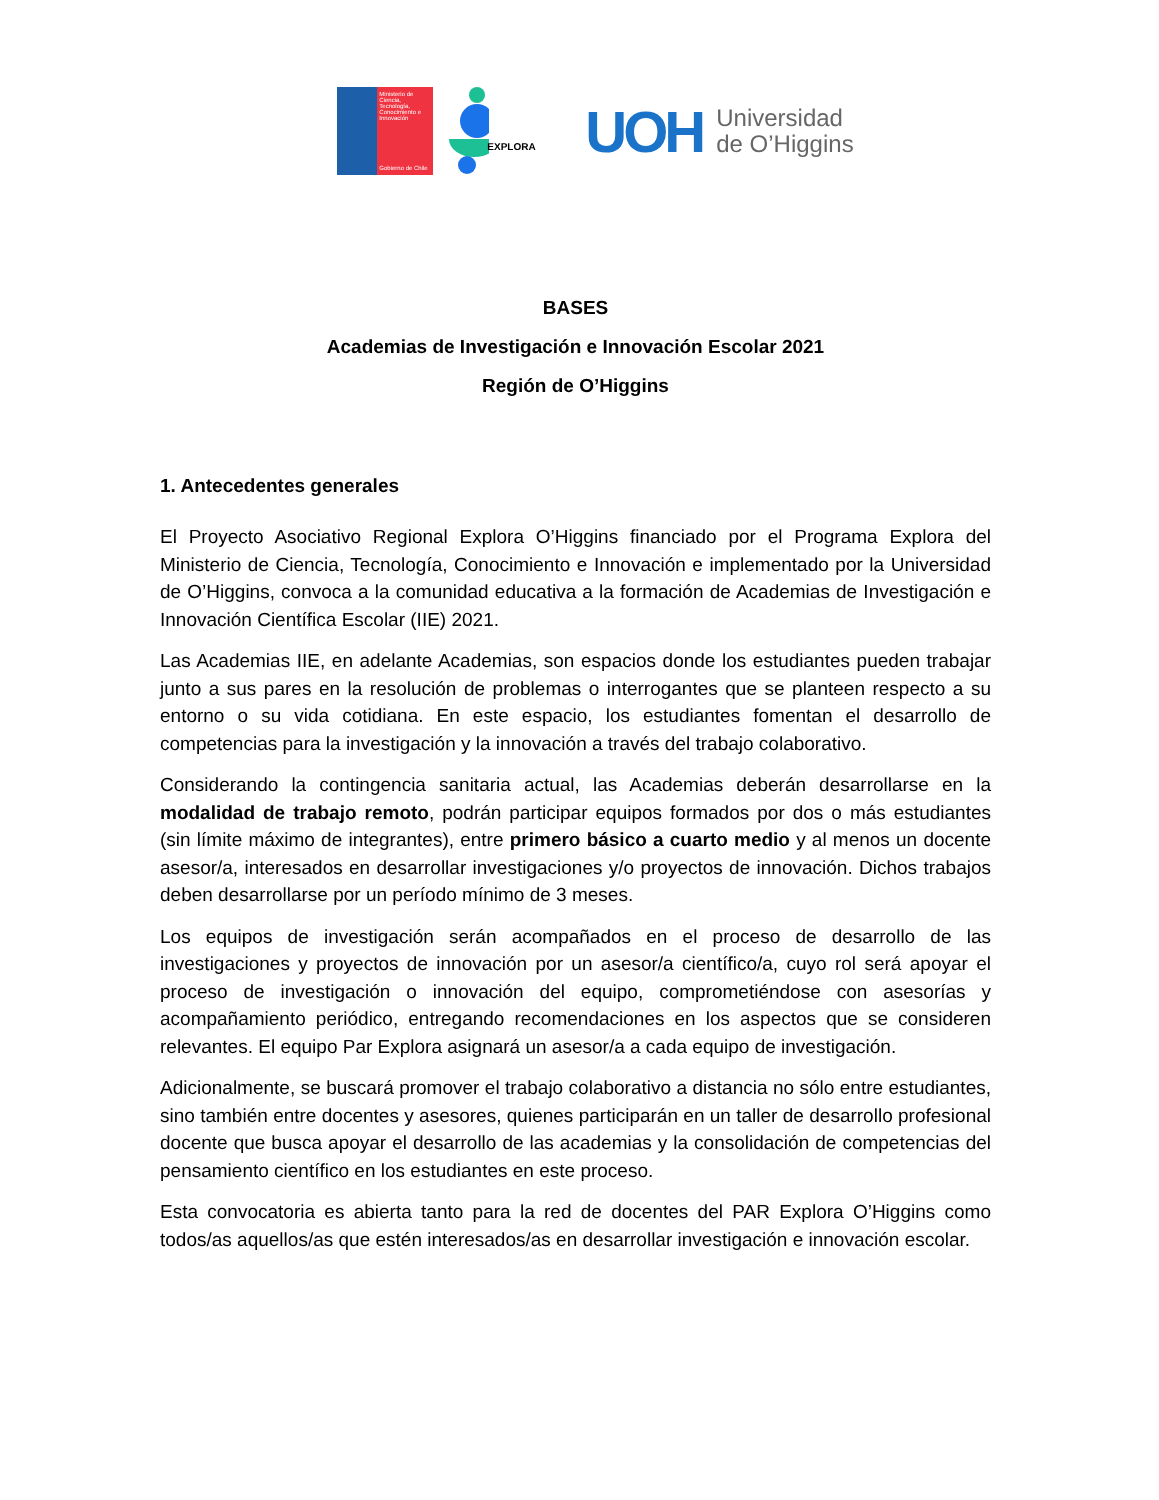Ministerio de Ciencia, Tecnología, Conocimiento e Innovación
Gobierno de Chile
EXPLORA
UOH Universidad
de O’Higgins
BASES
Academias de Investigación e Innovación Escolar 2021
Región de O’Higgins
1. Antecedentes generales
El Proyecto Asociativo Regional Explora O’Higgins financiado por el Programa Explora del Ministerio de Ciencia, Tecnología, Conocimiento e Innovación e implementado por la Universidad de O’Higgins, convoca a la comunidad educativa a la formación de Academias de Investigación e Innovación Científica Escolar (IIE) 2021.
Las Academias IIE, en adelante Academias, son espacios donde los estudiantes pueden trabajar junto a sus pares en la resolución de problemas o interrogantes que se planteen respecto a su entorno o su vida cotidiana. En este espacio, los estudiantes fomentan el desarrollo de competencias para la investigación y la innovación a través del trabajo colaborativo.
Considerando la contingencia sanitaria actual, las Academias deberán desarrollarse en la modalidad de trabajo remoto, podrán participar equipos formados por dos o más estudiantes (sin límite máximo de integrantes), entre primero básico a cuarto medio y al menos un docente asesor/a, interesados en desarrollar investigaciones y/o proyectos de innovación. Dichos trabajos deben desarrollarse por un período mínimo de 3 meses.
Los equipos de investigación serán acompañados en el proceso de desarrollo de las investigaciones y proyectos de innovación por un asesor/a científico/a, cuyo rol será apoyar el proceso de investigación o innovación del equipo, comprometiéndose con asesorías y acompañamiento periódico, entregando recomendaciones en los aspectos que se consideren relevantes. El equipo Par Explora asignará un asesor/a a cada equipo de investigación.
Adicionalmente, se buscará promover el trabajo colaborativo a distancia no sólo entre estudiantes, sino también entre docentes y asesores, quienes participarán en un taller de desarrollo profesional docente que busca apoyar el desarrollo de las academias y la consolidación de competencias del pensamiento científico en los estudiantes en este proceso.
Esta convocatoria es abierta tanto para la red de docentes del PAR Explora O’Higgins como todos/as aquellos/as que estén interesados/as en desarrollar investigación e innovación escolar.